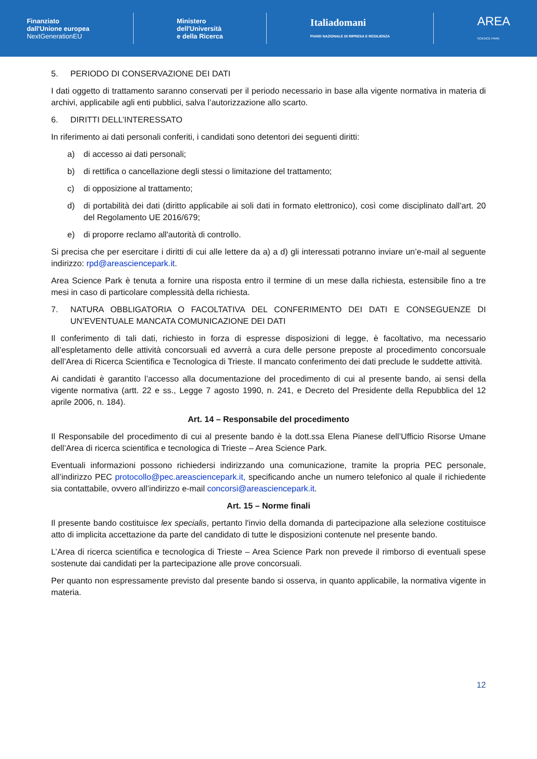Finanziato
dall'Unione europea
NextGenerationEU
Ministero
dell'Università
e della Ricerca
Italiadomani
PIANO NAZIONALE DI RIPRESA E RESILIENZA
AREA
SCIENCE PARK
5. PERIODO DI CONSERVAZIONE DEI DATI
I dati oggetto di trattamento saranno conservati per il periodo necessario in base alla vigente normativa in materia di archivi, applicabile agli enti pubblici, salva l’autorizzazione allo scarto.
6. DIRITTI DELL’INTERESSATO
In riferimento ai dati personali conferiti, i candidati sono detentori dei seguenti diritti:
a) di accesso ai dati personali;
b) di rettifica o cancellazione degli stessi o limitazione del trattamento;
c) di opposizione al trattamento;
d) di portabilità dei dati (diritto applicabile ai soli dati in formato elettronico), così come disciplinato dall’art. 20 del Regolamento UE 2016/679;
e) di proporre reclamo all'autorità di controllo.
Si precisa che per esercitare i diritti di cui alle lettere da a) a d) gli interessati potranno inviare un’e-mail al seguente indirizzo: rpd@areasciencepark.it.
Area Science Park è tenuta a fornire una risposta entro il termine di un mese dalla richiesta, estensibile fino a tre mesi in caso di particolare complessità della richiesta.
7. NATURA OBBLIGATORIA O FACOLTATIVA DEL CONFERIMENTO DEI DATI E CONSEGUENZE DI UN’EVENTUALE MANCATA COMUNICAZIONE DEI DATI
Il conferimento di tali dati, richiesto in forza di espresse disposizioni di legge, è facoltativo, ma necessario all’espletamento delle attività concorsuali ed avverrà a cura delle persone preposte al procedimento concorsuale dell’Area di Ricerca Scientifica e Tecnologica di Trieste. Il mancato conferimento dei dati preclude le suddette attività.
Ai candidati è garantito l’accesso alla documentazione del procedimento di cui al presente bando, ai sensi della vigente normativa (artt. 22 e ss., Legge 7 agosto 1990, n. 241, e Decreto del Presidente della Repubblica del 12 aprile 2006, n. 184).
Art. 14 – Responsabile del procedimento
Il Responsabile del procedimento di cui al presente bando è la dott.ssa Elena Pianese dell’Ufficio Risorse Umane dell’Area di ricerca scientifica e tecnologica di Trieste – Area Science Park.
Eventuali informazioni possono richiedersi indirizzando una comunicazione, tramite la propria PEC personale, all’indirizzo PEC protocollo@pec.areasciencepark.it, specificando anche un numero telefonico al quale il richiedente sia contattabile, ovvero all’indirizzo e-mail concorsi@areasciencepark.it.
Art. 15 – Norme finali
Il presente bando costituisce lex specialis, pertanto l'invio della domanda di partecipazione alla selezione costituisce atto di implicita accettazione da parte del candidato di tutte le disposizioni contenute nel presente bando.
L’Area di ricerca scientifica e tecnologica di Trieste – Area Science Park non prevede il rimborso di eventuali spese sostenute dai candidati per la partecipazione alle prove concorsuali.
Per quanto non espressamente previsto dal presente bando si osserva, in quanto applicabile, la normativa vigente in materia.
12